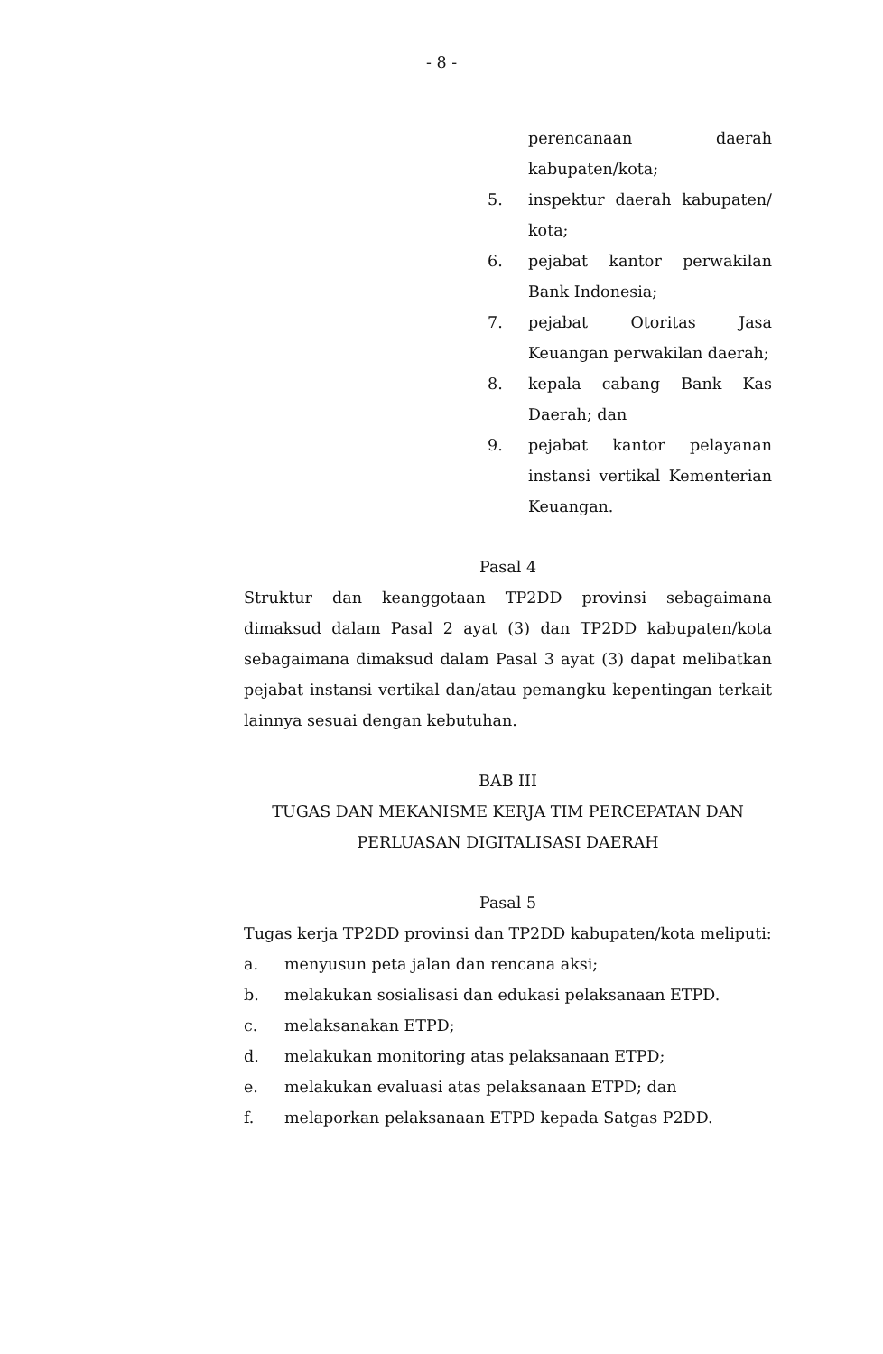- 8 -
perencanaan daerah kabupaten/kota;
5. inspektur daerah kabupaten/ kota;
6. pejabat kantor perwakilan Bank Indonesia;
7. pejabat Otoritas Jasa Keuangan perwakilan daerah;
8. kepala cabang Bank Kas Daerah; dan
9. pejabat kantor pelayanan instansi vertikal Kementerian Keuangan.
Pasal 4
Struktur dan keanggotaan TP2DD provinsi sebagaimana dimaksud dalam Pasal 2 ayat (3) dan TP2DD kabupaten/kota sebagaimana dimaksud dalam Pasal 3 ayat (3) dapat melibatkan pejabat instansi vertikal dan/atau pemangku kepentingan terkait lainnya sesuai dengan kebutuhan.
BAB III
TUGAS DAN MEKANISME KERJA TIM PERCEPATAN DAN PERLUASAN DIGITALISASI DAERAH
Pasal 5
Tugas kerja TP2DD provinsi dan TP2DD kabupaten/kota meliputi:
a. menyusun peta jalan dan rencana aksi;
b. melakukan sosialisasi dan edukasi pelaksanaan ETPD.
c. melaksanakan ETPD;
d. melakukan monitoring atas pelaksanaan ETPD;
e. melakukan evaluasi atas pelaksanaan ETPD; dan
f. melaporkan pelaksanaan ETPD kepada Satgas P2DD.